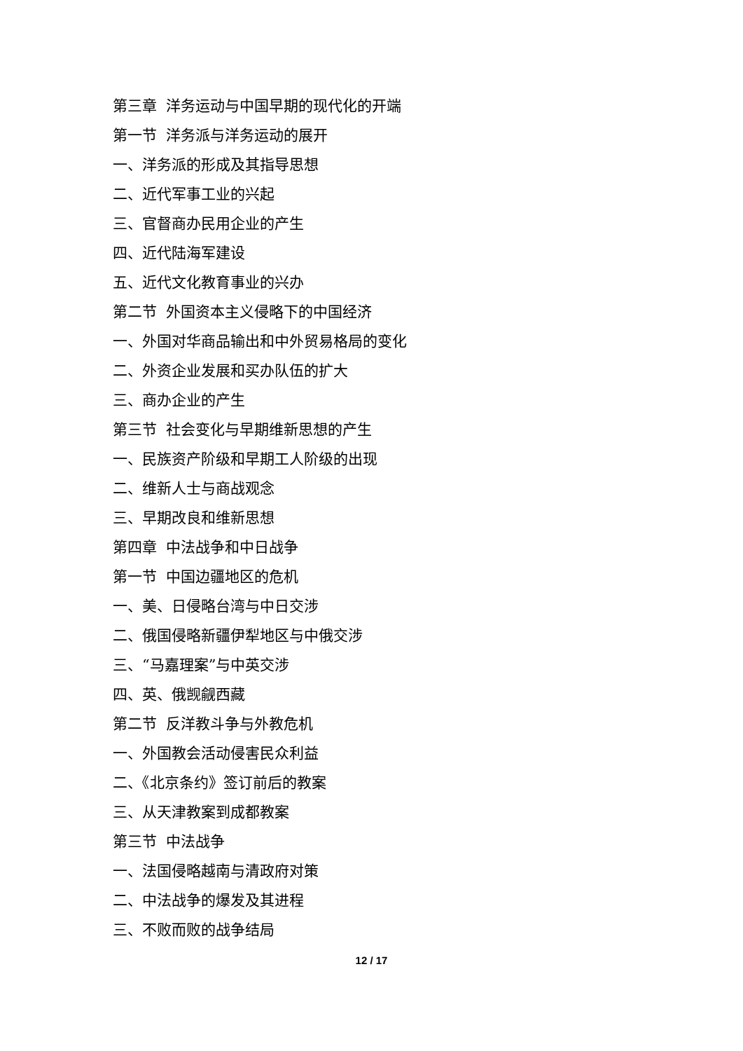第三章 洋务运动与中国早期的现代化的开端
第一节 洋务派与洋务运动的展开
一、洋务派的形成及其指导思想
二、近代军事工业的兴起
三、官督商办民用企业的产生
四、近代陆海军建设
五、近代文化教育事业的兴办
第二节 外国资本主义侵略下的中国经济
一、外国对华商品输出和中外贸易格局的变化
二、外资企业发展和买办队伍的扩大
三、商办企业的产生
第三节 社会变化与早期维新思想的产生
一、民族资产阶级和早期工人阶级的出现
二、维新人士与商战观念
三、早期改良和维新思想
第四章 中法战争和中日战争
第一节 中国边疆地区的危机
一、美、日侵略台湾与中日交涉
二、俄国侵略新疆伊犁地区与中俄交涉
三、“马嘉理案”与中英交涉
四、英、俄觊觎西藏
第二节 反洋教斗争与外教危机
一、外国教会活动侵害民众利益
二、《北京条约》签订前后的教案
三、从天津教案到成都教案
第三节 中法战争
一、法国侵略越南与清政府对策
二、中法战争的爆发及其进程
三、不败而败的战争结局
12 / 17